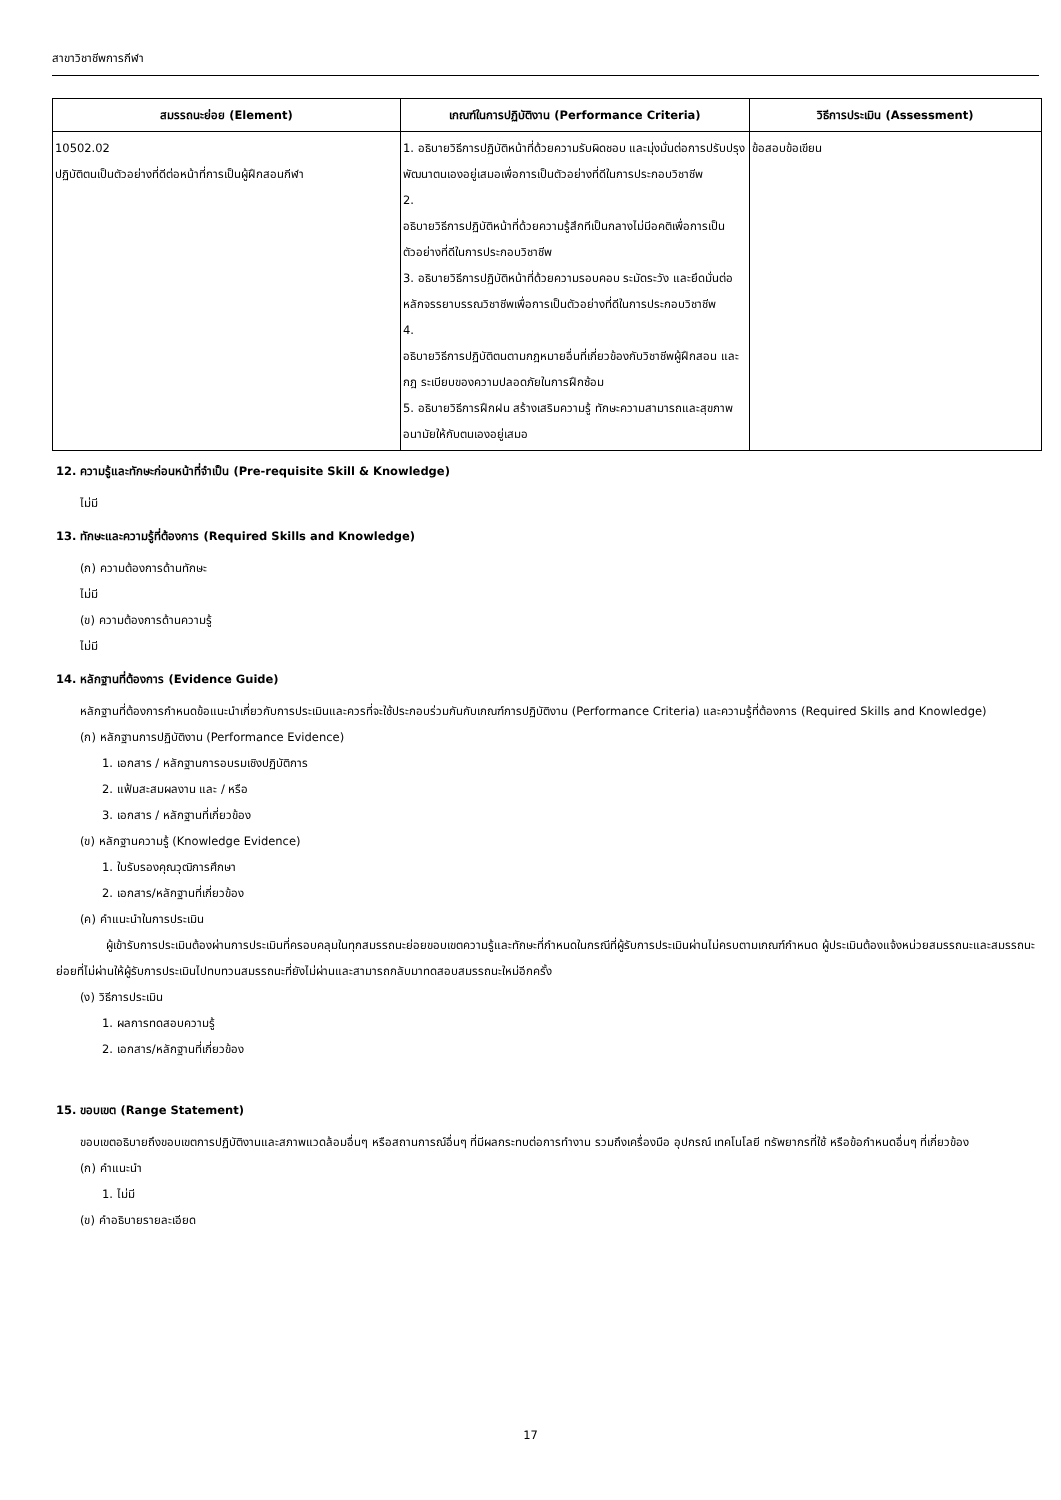สาขาวิชาชีพการกีฬา
| สมรรถนะย่อย (Element) | เกณฑ์ในการปฏิบัติงาน (Performance Criteria) | วิธีการประเมิน (Assessment) |
| --- | --- | --- |
| 10502.02 ปฏิบัติตนเป็นตัวอย่างที่ดีต่อหน้าที่การเป็นผู้ฝึกสอนกีฬา | 1. อธิบายวิธีการปฏิบัติหน้าที่ด้วยความรับผิดชอบ และมุ่งมั่นต่อการปรับปรุงพัฒนาตนเองอยู่เสมอเพื่อการเป็นตัวอย่างที่ดีในการประกอบวิชาชีพ 2. อธิบายวิธีการปฏิบัติหน้าที่ด้วยความรู้สึกทีเป็นกลางไม่มีอคติเพื่อการเป็นตัวอย่างที่ดีในการประกอบวิชาชีพ 3. อธิบายวิธีการปฏิบัติหน้าที่ด้วยความรอบคอบ ระมัดระวัง และยึดมั่นต่อหลักจรรยาบรรณวิชาชีพเพื่อการเป็นตัวอย่างที่ดีในการประกอบวิชาชีพ 4. อธิบายวิธีการปฏิบัติตนตามกฎหมายอื่นที่เกี่ยวข้องกับวิชาชีพผู้ฝึกสอน และกฎ ระเบียบของความปลอดภัยในการฝึกซ้อม 5. อธิบายวิธีการฝึกฝน สร้างเสริมความรู้ ทักษะความสามารถและสุขภาพอนามัยให้กับตนเองอยู่เสมอ | ข้อสอบข้อเขียน |
12. ความรู้และทักษะก่อนหน้าที่จำเป็น (Pre-requisite Skill & Knowledge)
ไม่มี
13. ทักษะและความรู้ที่ต้องการ (Required Skills and Knowledge)
(ก) ความต้องการด้านทักษะ
ไม่มี
(ข) ความต้องการด้านความรู้
ไม่มี
14. หลักฐานที่ต้องการ (Evidence Guide)
หลักฐานที่ต้องการกำหนดข้อแนะนำเกี่ยวกับการประเมินและควรที่จะใช้ประกอบร่วมกันกับเกณฑ์การปฏิบัติงาน (Performance Criteria) และความรู้ที่ต้องการ (Required Skills and Knowledge)
(ก) หลักฐานการปฏิบัติงาน (Performance Evidence)
1. เอกสาร / หลักฐานการอบรมเชิงปฏิบัติการ
2. แฟ้มสะสมผลงาน และ / หรือ
3. เอกสาร / หลักฐานที่เกี่ยวข้อง
(ข) หลักฐานความรู้ (Knowledge Evidence)
1. ใบรับรองคุณวุฒิการศึกษา
2. เอกสาร/หลักฐานที่เกี่ยวข้อง
(ค) คำแนะนำในการประเมิน
ผู้เข้ารับการประเมินต้องผ่านการประเมินที่ครอบคลุมในทุกสมรรถนะย่อยขอบเขตความรู้และทักษะที่กำหนดในกรณีที่ผู้รับการประเมินผ่านไม่ครบตามเกณฑ์กำหนด ผู้ประเมินต้องแจ้งหน่วยสมรรถนะและสมรรถนะย่อยที่ไม่ผ่านให้ผู้รับการประเมินไปทบทวนสมรรถนะที่ยังไม่ผ่านและสามารถกลับมาทดสอบสมรรถนะใหม่อีกครั้ง
(ง) วิธีการประเมิน
1. ผลการทดสอบความรู้
2. เอกสาร/หลักฐานที่เกี่ยวข้อง
15. ขอบเขต (Range Statement)
ขอบเขตอธิบายถึงขอบเขตการปฏิบัติงานและสภาพแวดล้อมอื่นๆ หรือสถานการณ์อื่นๆ ที่มีผลกระทบต่อการทำงาน รวมถึงเครื่องมือ อุปกรณ์ เทคโนโลยี ทรัพยากรที่ใช้ หรือข้อกำหนดอื่นๆ ที่เกี่ยวข้อง
(ก) คำแนะนำ
1. ไม่มี
(ข) คำอธิบายรายละเอียด
17